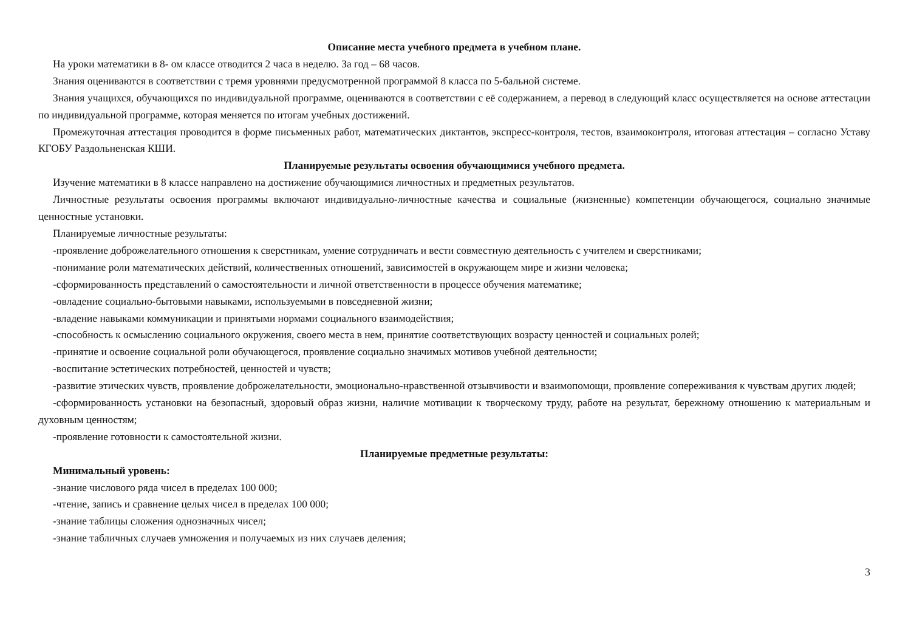Описание места учебного предмета в учебном плане.
На уроки математики в 8- ом классе отводится 2 часа в неделю. За год – 68 часов.
Знания оцениваются в соответствии с тремя уровнями предусмотренной программой 8 класса по 5-бальной системе.
Знания учащихся, обучающихся по индивидуальной программе, оцениваются в соответствии с её содержанием, а перевод в следующий класс осуществляется на основе аттестации по индивидуальной программе, которая меняется по итогам учебных достижений.
Промежуточная аттестация проводится в форме письменных работ, математических диктантов, экспресс-контроля, тестов, взаимоконтроля, итоговая аттестация – согласно Уставу КГОБУ Раздольненская КШИ.
Планируемые результаты освоения обучающимися учебного предмета.
Изучение математики в 8 классе направлено на достижение обучающимися личностных и предметных результатов.
Личностные результаты освоения программы включают индивидуально-личностные качества и социальные (жизненные) компетенции обучающегося, социально значимые ценностные установки.
Планируемые личностные результаты:
-проявление доброжелательного отношения к сверстникам, умение сотрудничать и вести совместную деятельность с учителем и сверстниками;
-понимание роли математических действий, количественных отношений, зависимостей в окружающем мире и жизни человека;
-сформированность представлений о самостоятельности и личной ответственности в процессе обучения математике;
-овладение социально-бытовыми навыками, используемыми в повседневной жизни;
-владение навыками коммуникации и принятыми нормами социального взаимодействия;
-способность к осмыслению социального окружения, своего места в нем, принятие соответствующих возрасту ценностей и социальных ролей;
-принятие и освоение социальной роли обучающегося, проявление социально значимых мотивов учебной деятельности;
-воспитание эстетических потребностей, ценностей и чувств;
-развитие этических чувств, проявление доброжелательности, эмоционально-нравственной отзывчивости и взаимопомощи, проявление сопереживания к чувствам других людей;
-сформированность установки на безопасный, здоровый образ жизни, наличие мотивации к творческому труду, работе на результат, бережному отношению к материальным и духовным ценностям;
-проявление готовности к самостоятельной жизни.
Планируемые предметные результаты:
Минимальный уровень:
-знание числового ряда чисел в пределах 100 000;
-чтение, запись и сравнение целых чисел в пределах 100 000;
-знание таблицы сложения однозначных чисел;
-знание табличных случаев умножения и получаемых из них случаев деления;
3